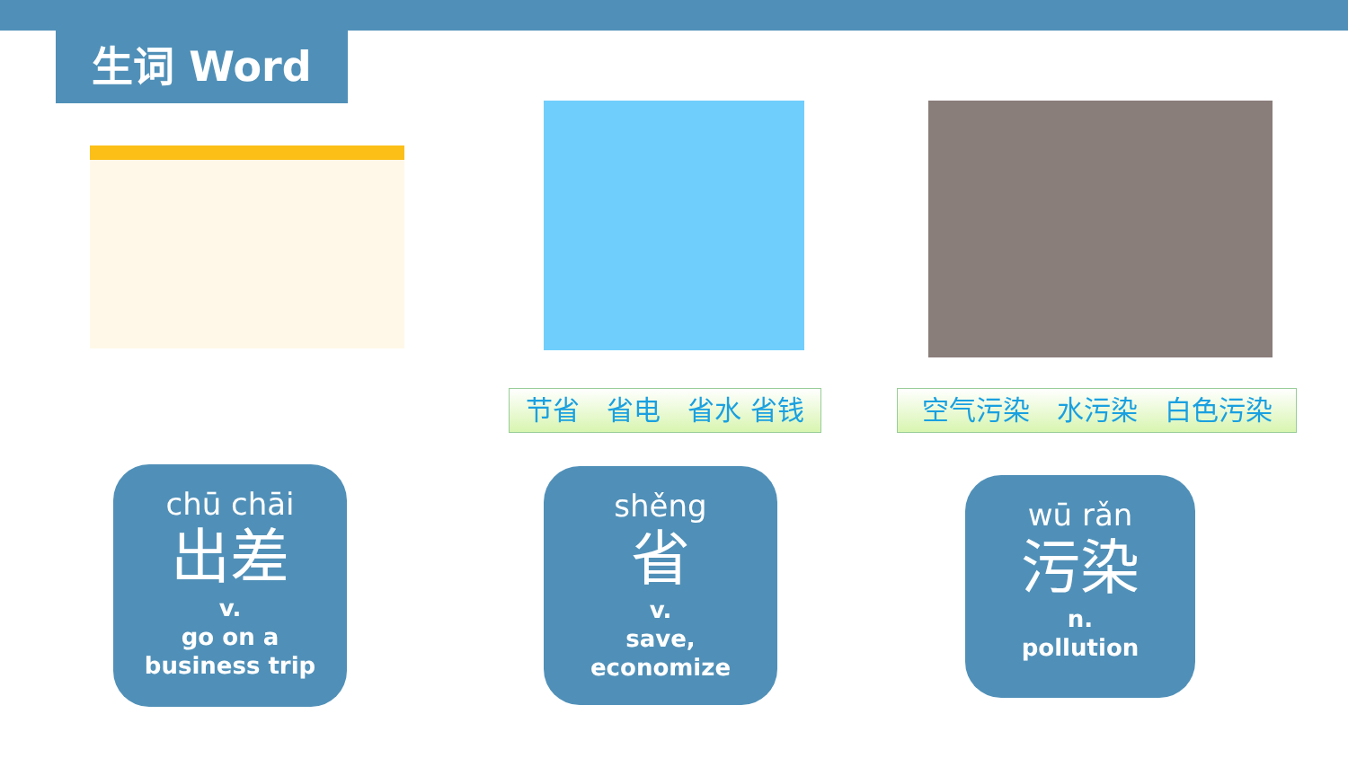生词 Word
节省　省电　省水 省钱 空气污染　水污染　白色污染
chū chāi
出差
v.
go on a
business trip
shěng
省
v.
save,
economize
wū rǎn
污染
n.
pollution